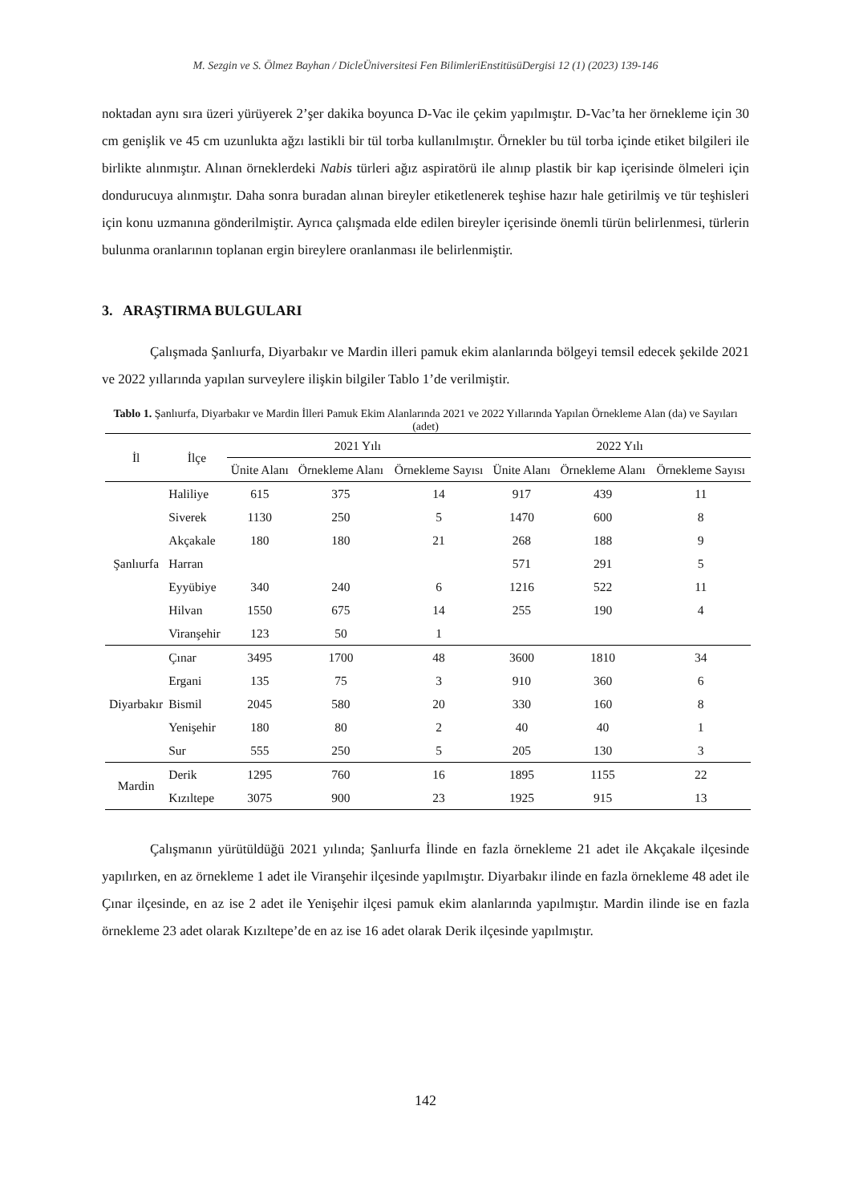M. Sezgin ve S. Ölmez Bayhan / DicleÜniversitesi Fen BilimleriEnstitüsüDergisi 12 (1) (2023) 139-146
noktadan aynı sıra üzeri yürüyerek 2’şer dakika boyunca D-Vac ile çekim yapılmıştır. D-Vac’ta her örnekleme için 30 cm genişlik ve 45 cm uzunlukta ağzı lastikli bir tül torba kullanılmıştır. Örnekler bu tül torba içinde etiket bilgileri ile birlikte alınmıştır. Alınan örneklerdeki Nabis türleri ağız aspiratörü ile alınıp plastik bir kap içerisinde ölmeleri için dondurucuya alınmıştır. Daha sonra buradan alınan bireyler etiketlenerek teşhise hazır hale getirilmiş ve tür teşhisleri için konu uzmanına gönderilmiştir. Ayrıca çalışmada elde edilen bireyler içerisinde önemli türün belirlenmesi, türlerin bulunma oranlarının toplanan ergin bireylere oranlanması ile belirlenmiştir.
3. ARAŞTIRMA BULGULARI
Çalışmada Şanlıurfa, Diyarbakır ve Mardin illeri pamuk ekim alanlarında bölgeyi temsil edecek şekilde 2021 ve 2022 yıllarında yapılan surveylere ilişkin bilgiler Tablo 1’de verilmiştir.
Tablo 1. Şanlıurfa, Diyarbakır ve Mardin İlleri Pamuk Ekim Alanlarında 2021 ve 2022 Yıllarında Yapılan Örnekleme Alan (da) ve Sayıları (adet)
| İl | İlçe | 2021 Yılı | | | 2022 Yılı | | |
| --- | --- | --- | --- | --- | --- | --- | --- |
| | | Ünite Alanı | Örnekleme Alanı | Örnekleme Sayısı | Ünite Alanı | Örnekleme Alanı | Örnekleme Sayısı |
| Şanlıurfa | Haliliye | 615 | 375 | 14 | 917 | 439 | 11 |
| | Siverek | 1130 | 250 | 5 | 1470 | 600 | 8 |
| | Akçakale | 180 | 180 | 21 | 268 | 188 | 9 |
| | Harran | | | | 571 | 291 | 5 |
| | Eyyübiye | 340 | 240 | 6 | 1216 | 522 | 11 |
| | Hilvan | 1550 | 675 | 14 | 255 | 190 | 4 |
| | Viranşehir | 123 | 50 | 1 | | | |
| Diyarbakır | Çınar | 3495 | 1700 | 48 | 3600 | 1810 | 34 |
| | Ergani | 135 | 75 | 3 | 910 | 360 | 6 |
| | Bismil | 2045 | 580 | 20 | 330 | 160 | 8 |
| | Yenişehir | 180 | 80 | 2 | 40 | 40 | 1 |
| | Sur | 555 | 250 | 5 | 205 | 130 | 3 |
| Mardin | Derik | 1295 | 760 | 16 | 1895 | 1155 | 22 |
| | Kızıltepe | 3075 | 900 | 23 | 1925 | 915 | 13 |
Çalışmanın yürütüldüğü 2021 yılında; Şanlıurfa İlinde en fazla örnekleme 21 adet ile Akçakale ilçesinde yapılırken, en az örnekleme 1 adet ile Viranşehir ilçesinde yapılmıştır. Diyarbakır ilinde en fazla örnekleme 48 adet ile Çınar ilçesinde, en az ise 2 adet ile Yenişehir ilçesi pamuk ekim alanlarında yapılmıştır. Mardin ilinde ise en fazla örnekleme 23 adet olarak Kızıltepe’de en az ise 16 adet olarak Derik ilçesinde yapılmıştır.
142